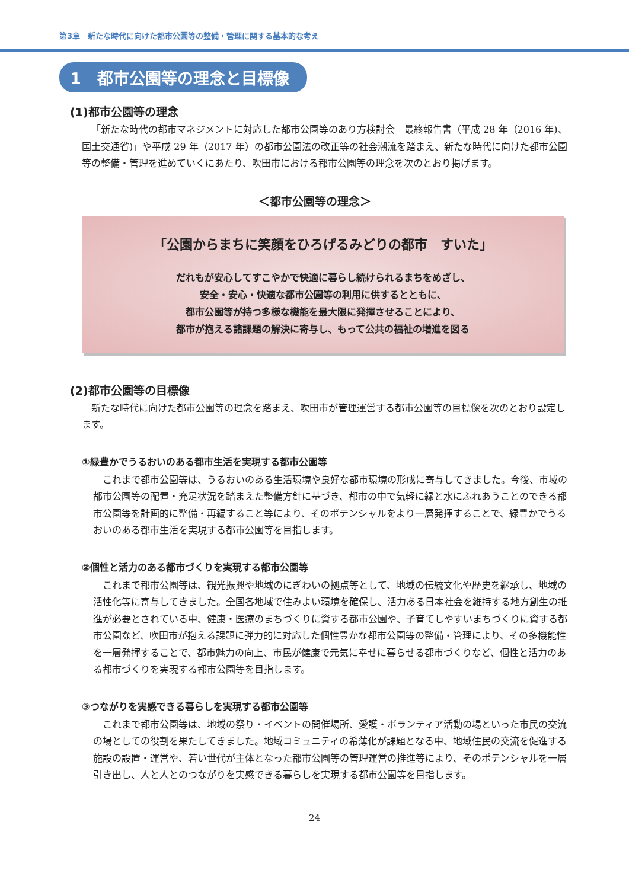第3章　新たな時代に向けた都市公園等の整備・管理に関する基本的な考え
1　都市公園等の理念と目標像
(1)都市公園等の理念
「新たな時代の都市マネジメントに対応した都市公園等のあり方検討会　最終報告書（平成 28 年（2016 年)、国土交通省)」や平成 29 年（2017 年）の都市公園法の改正等の社会潮流を踏まえ、新たな時代に向けた都市公園等の整備・管理を進めていくにあたり、吹田市における都市公園等の理念を次のとおり掲げます。
＜都市公園等の理念＞
「公園からまちに笑顔をひろげるみどりの都市　すいた」
だれもが安心してすこやかで快適に暮らし続けられるまちをめざし、
安全・安心・快適な都市公園等の利用に供するとともに、
都市公園等が持つ多様な機能を最大限に発揮させることにより、
都市が抱える諸課題の解決に寄与し、もって公共の福祉の増進を図る
(2)都市公園等の目標像
新たな時代に向けた都市公園等の理念を踏まえ、吹田市が管理運営する都市公園等の目標像を次のとおり設定します。
①緑豊かでうるおいのある都市生活を実現する都市公園等
これまで都市公園等は、うるおいのある生活環境や良好な都市環境の形成に寄与してきました。今後、市域の都市公園等の配置・充足状況を踏まえた整備方針に基づき、都市の中で気軽に緑と水にふれあうことのできる都市公園等を計画的に整備・再編すること等により、そのポテンシャルをより一層発揮することで、緑豊かでうるおいのある都市生活を実現する都市公園等を目指します。
②個性と活力のある都市づくりを実現する都市公園等
これまで都市公園等は、観光振興や地域のにぎわいの拠点等として、地域の伝統文化や歴史を継承し、地域の活性化等に寄与してきました。全国各地域で住みよい環境を確保し、活力ある日本社会を維持する地方創生の推進が必要とされている中、健康・医療のまちづくりに資する都市公園や、子育てしやすいまちづくりに資する都市公園など、吹田市が抱える課題に弾力的に対応した個性豊かな都市公園等の整備・管理により、その多機能性を一層発揮することで、都市魅力の向上、市民が健康で元気に幸せに暮らせる都市づくりなど、個性と活力のある都市づくりを実現する都市公園等を目指します。
③つながりを実感できる暮らしを実現する都市公園等
これまで都市公園等は、地域の祭り・イベントの開催場所、愛護・ボランティア活動の場といった市民の交流の場としての役割を果たしてきました。地域コミュニティの希薄化が課題となる中、地域住民の交流を促進する施設の設置・運営や、若い世代が主体となった都市公園等の管理運営の推進等により、そのポテンシャルを一層引き出し、人と人とのつながりを実感できる暮らしを実現する都市公園等を目指します。
24